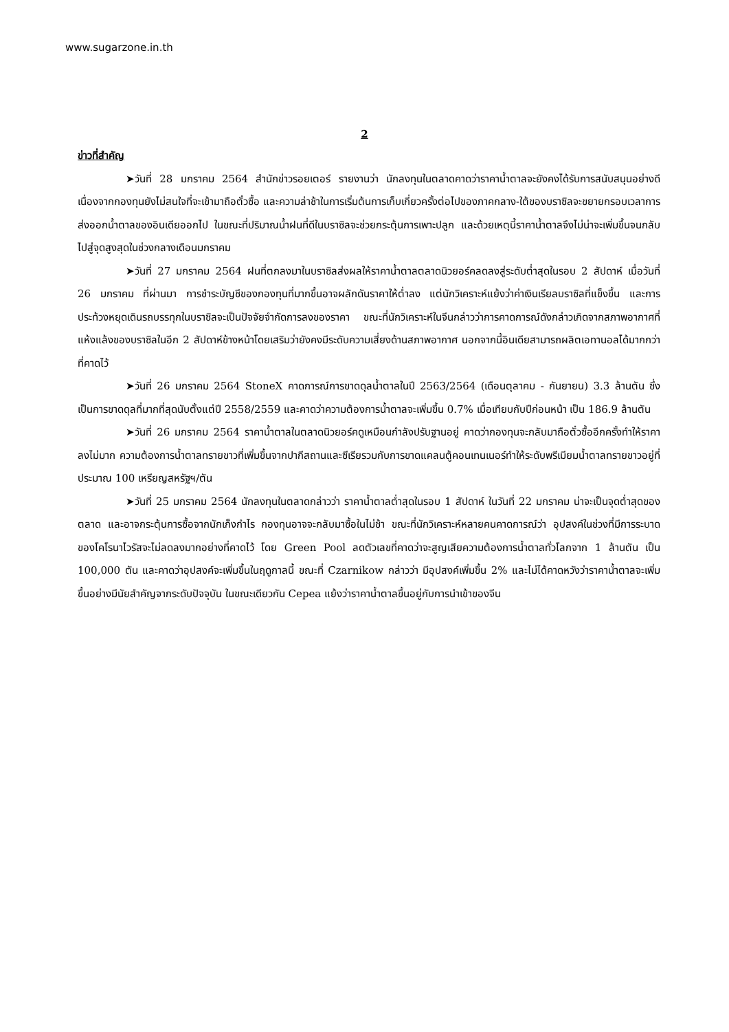www.sugarzone.in.th
2
ข่าวที่สำคัญ
➤วันที่ 28 มกราคม 2564 สำนักข่าวรอยเตอร์ รายงานว่า นักลงทุนในตลาดคาดว่าราคาน้ำตาลจะยังคงได้รับการสนับสนุนอย่างดี เนื่องจากกองทุนยังไม่สนใจที่จะเข้ามาถือตั๋วซื้อ และความล่าช้าในการเริ่มต้นการเก็บเกี่ยวครั้งต่อไปของภาคกลาง-ใต้ของบราซิลจะขยายกรอบเวลาการส่งออกน้ำตาลของอินเดียออกไป ในขณะที่ปริมาณน้ำฝนที่ดีในบราซิลจะช่วยกระตุ้นการเพาะปลูก และด้วยเหตุนี้ราคาน้ำตาลจึงไม่น่าจะเพิ่มขึ้นจนกลับไปสู่จุดสูงสุดในช่วงกลางเดือนมกราคม
➤วันที่ 27 มกราคม 2564 ฝนที่ตกลงมาในบราซิลส่งผลให้ราคาน้ำตาลตลาดนิวยอร์คลดลงสู่ระดับต่ำสุดในรอบ 2 สัปดาห์ เมื่อวันที่ 26 มกราคม ที่ผ่านมา การชำระบัญชีของกองทุนที่มากขึ้นอาจผลักดันราคาให้ต่ำลง แต่นักวิเคราะห์แย้งว่าค่าเงินเรียลบราซิลที่แข็งขึ้น และการประท้วงหยุดเดินรถบรรทุกในบราซิลจะเป็นปัจจัยจำกัดการลงของราคา ขณะที่นักวิเคราะห์ในจีนกล่าวว่าการคาดการณ์ดังกล่าวเกิดจากสภาพอากาศที่แห้งแล้งของบราซิลในอีก 2 สัปดาห์ข้างหน้าโดยเสริมว่ายังคงมีระดับความเสี่ยงด้านสภาพอากาศ นอกจากนี้อินเดียสามารถผลิตเอทานอลได้มากกว่าที่คาดไว้
➤วันที่ 26 มกราคม 2564 StoneX คาดการณ์การขาดดุลน้ำตาลในปี 2563/2564 (เดือนตุลาคม - กันยายน) 3.3 ล้านตัน ซึ่งเป็นการขาดดุลที่มากที่สุดนับตั้งแต่ปี 2558/2559 และคาดว่าความต้องการน้ำตาลจะเพิ่มขึ้น 0.7% เมื่อเทียบกับปีก่อนหน้า เป็น 186.9 ล้านตัน
➤วันที่ 26 มกราคม 2564 ราคาน้ำตาลในตลาดนิวยอร์คดูเหมือนกำลังปรับฐานอยู่ คาดว่ากองทุนจะกลับมาถือตั๋วซื้ออีกครั้งทำให้ราคาลงไม่มาก ความต้องการน้ำตาลทรายขาวที่เพิ่มขึ้นจากปากีสถานและซีเรียรวมกับการขาดแคลนตู้คอนเทนเนอร์ทำให้ระดับพรีเมียมน้ำตาลทรายขาวอยู่ที่ประมาณ 100 เหรียญสหรัฐฯ/ตัน
➤วันที่ 25 มกราคม 2564 นักลงทุนในตลาดกล่าวว่า ราคาน้ำตาลต่ำสุดในรอบ 1 สัปดาห์ ในวันที่ 22 มกราคม น่าจะเป็นจุดต่ำสุดของตลาด และอาจกระตุ้นการซื้อจากนักเก็งกำไร กองทุนอาจจะกลับมาซื้อในไม่ช้า ขณะที่นักวิเคราะห์หลายคนคาดการณ์ว่า อุปสงค์ในช่วงที่มีการระบาดของโคโรนาไวรัสจะไม่ลดลงมากอย่างที่คาดไว้ โดย Green Pool ลดตัวเลขที่คาดว่าจะสูญเสียความต้องการน้ำตาลทั่วโลกจาก 1 ล้านตัน เป็น 100,000 ตัน และคาดว่าอุปสงค์จะเพิ่มขึ้นในฤดูกาลนี้ ขณะที่ Czarnikow กล่าวว่า มีอุปสงค์เพิ่มขึ้น 2% และไม่ได้คาดหวังว่าราคาน้ำตาลจะเพิ่มขึ้นอย่างมีนัยสำคัญจากระดับปัจจุบัน ในขณะเดียวกัน Cepea แย้งว่าราคาน้ำตาลขึ้นอยู่กับการนำเข้าของจีน